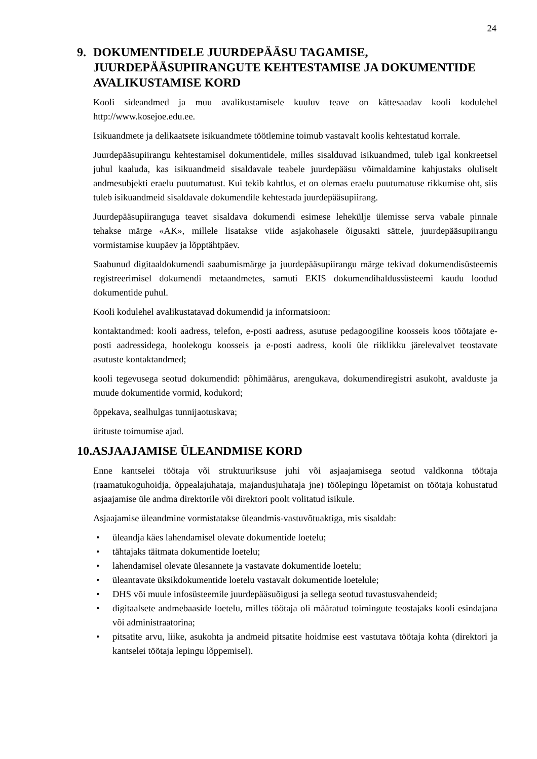24
9. DOKUMENTIDELE JUURDEPÄÄSU TAGAMISE, JUURDEPÄÄSUPIIRANGUTE KEHTESTAMISE JA DOKUMENTIDE AVALIKUSTAMISE KORD
Kooli sideandmed ja muu avalikustamisele kuuluv teave on kättesaadav kooli kodulehel http://www.kosejoe.edu.ee.
Isikuandmete ja delikaatsete isikuandmete töötlemine toimub vastavalt koolis kehtestatud korrale.
Juurdepääsupiirangu kehtestamisel dokumentidele, milles sisalduvad isikuandmed, tuleb igal konkreetsel juhul kaaluda, kas isikuandmeid sisaldavale teabele juurdepääsu võimaldamine kahjustaks oluliselt andmesubjekti eraelu puutumatust. Kui tekib kahtlus, et on olemas eraelu puutumatuse rikkumise oht, siis tuleb isikuandmeid sisaldavale dokumendile kehtestada juurdepääsupiirang.
Juurdepääsupiiranguga teavet sisaldava dokumendi esimese lehekülje ülemisse serva vabale pinnale tehakse märge «AK», millele lisatakse viide asjakohasele õigusakti sättele, juurdepääsupiirangu vormistamise kuupäev ja lõpptähtpäev.
Saabunud digitaaldokumendi saabumismärge ja juurdepääsupiirangu märge tekivad dokumendisüsteemis registreerimisel dokumendi metaandmetes, samuti EKIS dokumendihaldussüsteemi kaudu loodud dokumentide puhul.
Kooli kodulehel avalikustatavad dokumendid ja informatsioon:
kontaktandmed: kooli aadress, telefon, e-posti aadress, asutuse pedagoogiline koosseis koos töötajate e-posti aadressidega, hoolekogu koosseis ja e-posti aadress, kooli üle riiklikku järelevalvet teostavate asutuste kontaktandmed;
kooli tegevusega seotud dokumendid: põhimäärus, arengukava, dokumendiregistri asukoht, avalduste ja muude dokumentide vormid, kodukord;
õppekava, sealhulgas tunnijaotuskava;
ürituste toimumise ajad.
10.ASJAAJAMISE ÜLEANDMISE KORD
Enne kantselei töötaja või struktuuriksuse juhi või asjaajamisega seotud valdkonna töötaja (raamatukoguhoidja, õppealajuhataja, majandusjuhataja jne) töölepingu lõpetamist on töötaja kohustatud asjaajamise üle andma direktorile või direktori poolt volitatud isikule.
Asjaajamise üleandmine vormistatakse üleandmis-vastuvõtuaktiga, mis sisaldab:
• üleandja käes lahendamisel olevate dokumentide loetelu;
• tähtajaks täitmata dokumentide loetelu;
• lahendamisel olevate ülesannete ja vastavate dokumentide loetelu;
• üleantavate üksikdokumentide loetelu vastavalt dokumentide loetelule;
• DHS või muule infosüsteemile juurdepääsuõigusi ja sellega seotud tuvastusvahendeid;
• digitaalsete andmebaaside loetelu, milles töötaja oli määratud toimingute teostajaks kooli esindajana või administraatorina;
• pitsatite arvu, liike, asukohta ja andmeid pitsatite hoidmise eest vastutava töötaja kohta (direktori ja kantselei töötaja lepingu lõppemisel).